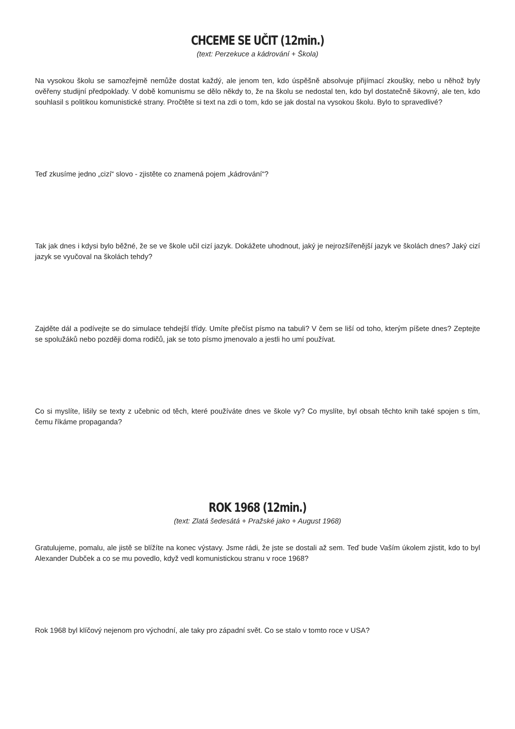CHCEME SE UČIT (12min.)
(text: Perzekuce a kádrování + Škola)
Na vysokou školu se samozřejmě nemůže dostat každý, ale jenom ten, kdo úspěšně absolvuje přijímací zkoušky, nebo u něhož byly ověřeny studijní předpoklady. V době komunismu se dělo někdy to, že na školu se nedostal ten, kdo byl dostatečně šikovný, ale ten, kdo souhlasil s politikou komunistické strany. Pročtěte si text na zdi o tom, kdo se jak dostal na vysokou školu. Bylo to spravedlivé?
Teď zkusíme jedno „cizí“ slovo - zjistěte co znamená pojem „kádrování“?
Tak jak dnes i kdysi bylo běžné, že se ve škole učil cizí jazyk. Dokážete uhodnout, jaký je nejrozšířenější jazyk ve školách dnes? Jaký cizí jazyk se vyučoval na školách tehdy?
Zajděte dál a podívejte se do simulace tehdejší třídy. Umíte přečíst písmo na tabuli? V čem se liší od toho, kterým píšete dnes? Zeptejte se spolužáků nebo později doma rodičů, jak se toto písmo jmenovalo a jestli ho umí používat.
Co si myslíte, lišily se texty z učebnic od těch, které používáte dnes ve škole vy? Co myslíte, byl obsah těchto knih také spojen s tím, čemu říkáme propaganda?
ROK 1968 (12min.)
(text: Zlatá šedesátá + Pražské jako + August 1968)
Gratulujeme, pomalu, ale jistě se blížíte na konec výstavy. Jsme rádi, že jste se dostali až sem. Teď bude Vaším úkolem zjistit, kdo to byl Alexander Dubček a co se mu povedlo, když vedl komunistickou stranu v roce 1968?
Rok 1968 byl klíčový nejenom pro východní, ale taky pro západní svět. Co se stalo v tomto roce v USA?